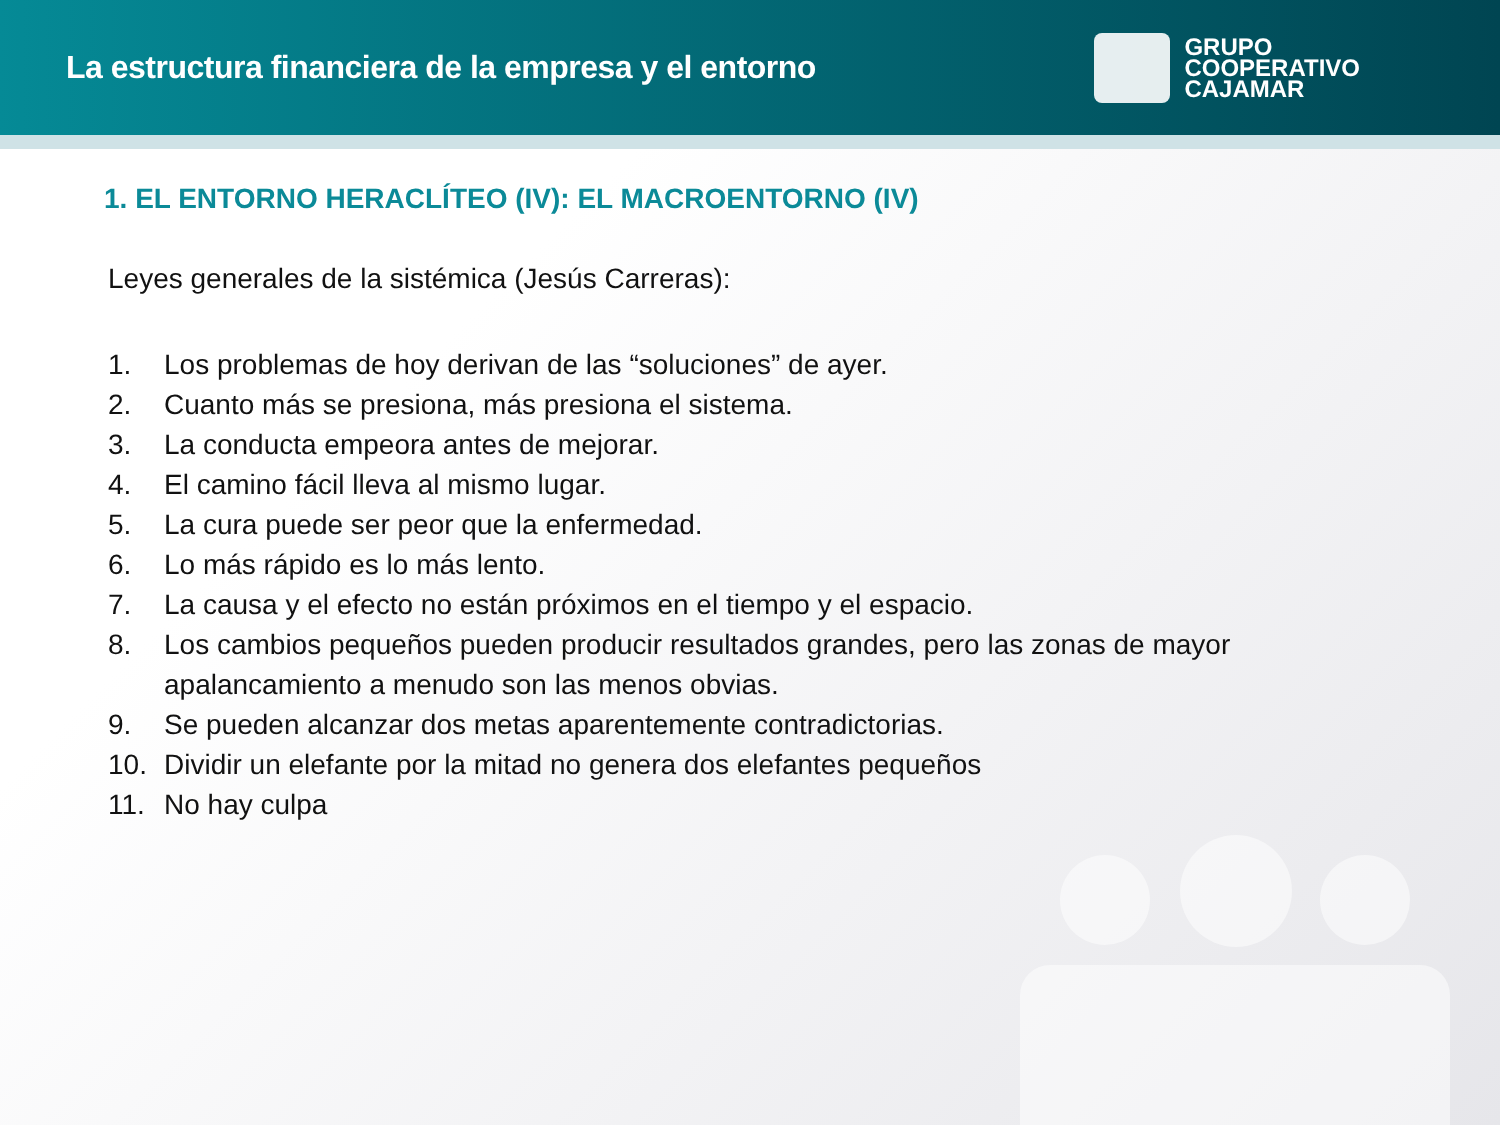La estructura financiera de la empresa y el entorno
GRUPO
COOPERATIVO
CAJAMAR
1. EL ENTORNO HERACLÍTEO (IV): EL MACROENTORNO (IV)
Leyes generales de la sistémica (Jesús Carreras):
1. Los problemas de hoy derivan de las “soluciones” de ayer.
2. Cuanto más se presiona, más presiona el sistema.
3. La conducta empeora antes de mejorar.
4. El camino fácil lleva al mismo lugar.
5. La cura puede ser peor que la enfermedad.
6. Lo más rápido es lo más lento.
7. La causa y el efecto no están próximos en el tiempo y el espacio.
8. Los cambios pequeños pueden producir resultados grandes, pero las zonas de mayor apalancamiento a menudo son las menos obvias.
9. Se pueden alcanzar dos metas aparentemente contradictorias.
10. Dividir un elefante por la mitad no genera dos elefantes pequeños
11. No hay culpa